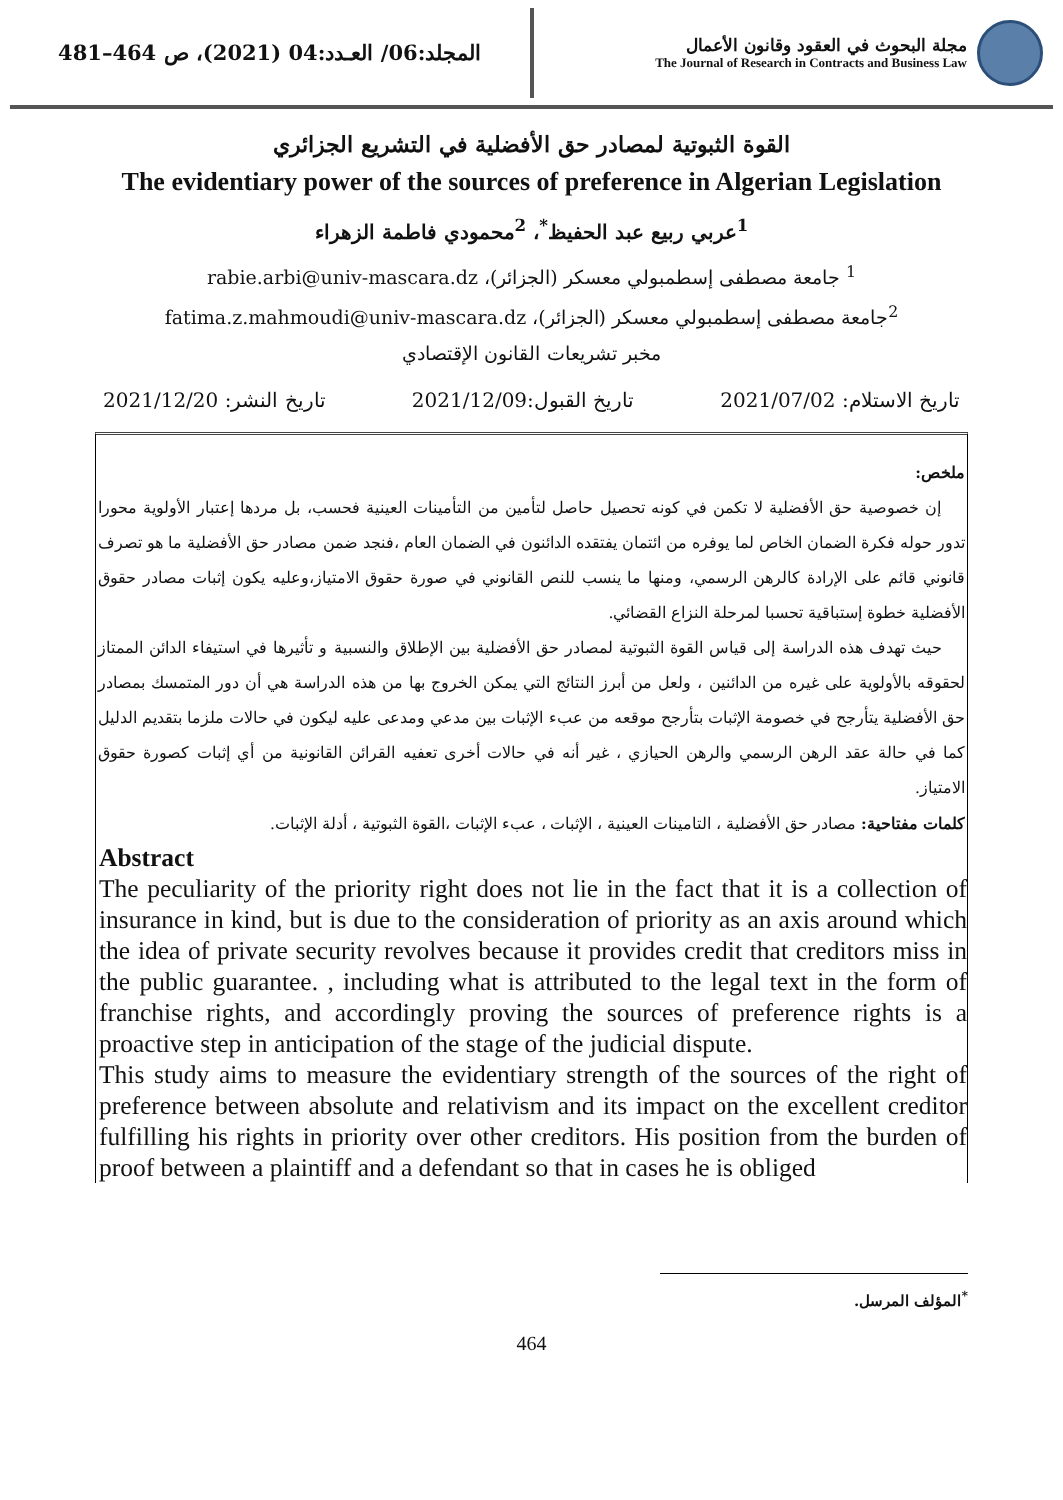المجلد:06/ العـدد:04 (2021)، ص 464–481
مجلة البحوث في العقود وقانون الأعمال
The Journal of Research in Contracts and Business Law
القوة الثبوتية لمصادر حق الأفضلية في التشريع الجزائري
The evidentiary power of the sources of preference in Algerian Legislation
<sup>1</sup> عربي ربيع عبد الحفيظ<sup>*</sup>، <sup>2</sup>محمودي فاطمة الزهراء
<sup>1</sup> جامعة مصطفى إسطمبولي معسكر (الجزائر)، rabie.arbi@univ-mascara.dz
<sup>2</sup> جامعة مصطفى إسطمبولي معسكر (الجزائر)، fatima.z.mahmoudi@univ-mascara.dz
مخبر تشريعات القانون الإقتصادي
تاريخ الاستلام: 2021/07/02 تاريخ القبول:2021/12/09 تاريخ النشر: 2021/12/20
ملخص:
إن خصوصية حق الأفضلية لا تكمن في كونه تحصيل حاصل لتأمين من التأمينات العينية فحسب، بل مردها إعتبار الأولوية محورا تدور حوله فكرة الضمان الخاص لما يوفره من ائتمان يفتقده الدائنون في الضمان العام ،فنجد ضمن مصادر حق الأفضلية ما هو تصرف قانوني قائم على الإرادة كالرهن الرسمي، ومنها ما ينسب للنص القانوني في صورة حقوق الامتياز،وعليه يكون إثبات مصادر حقوق الأفضلية خطوة إستباقية تحسبا لمرحلة النزاع القضائي.
حيث تهدف هذه الدراسة إلى قياس القوة الثبوتية لمصادر حق الأفضلية بين الإطلاق والنسبية و تأثيرها في استيفاء الدائن الممتاز لحقوقه بالأولوية على غيره من الدائنين ، ولعل من أبرز النتائج التي يمكن الخروج بها من هذه الدراسة هي أن دور المتمسك بمصادر حق الأفضلية يتأرجح في خصومة الإثبات بتأرجح موقعه من عبء الإثبات بين مدعي ومدعى عليه ليكون في حالات ملزما بتقديم الدليل كما في حالة عقد الرهن الرسمي والرهن الحيازي ، غير أنه في حالات أخرى تعفيه القرائن القانونية من أي إثبات كصورة حقوق الامتياز.
كلمات مفتاحية: مصادر حق الأفضلية ، التامينات العينية ، الإثبات ، عبء الإثبات ،القوة الثبوتية ، أدلة الإثبات.
Abstract
The peculiarity of the priority right does not lie in the fact that it is a collection of insurance in kind, but is due to the consideration of priority as an axis around which the idea of private security revolves because it provides credit that creditors miss in the public guarantee. , including what is attributed to the legal text in the form of franchise rights, and accordingly proving the sources of preference rights is a proactive step in anticipation of the stage of the judicial dispute.
This study aims to measure the evidentiary strength of the sources of the right of preference between absolute and relativism and its impact on the excellent creditor fulfilling his rights in priority over other creditors. His position from the burden of proof between a plaintiff and a defendant so that in cases he is obliged
<sup>*</sup> المؤلف المرسل.
464